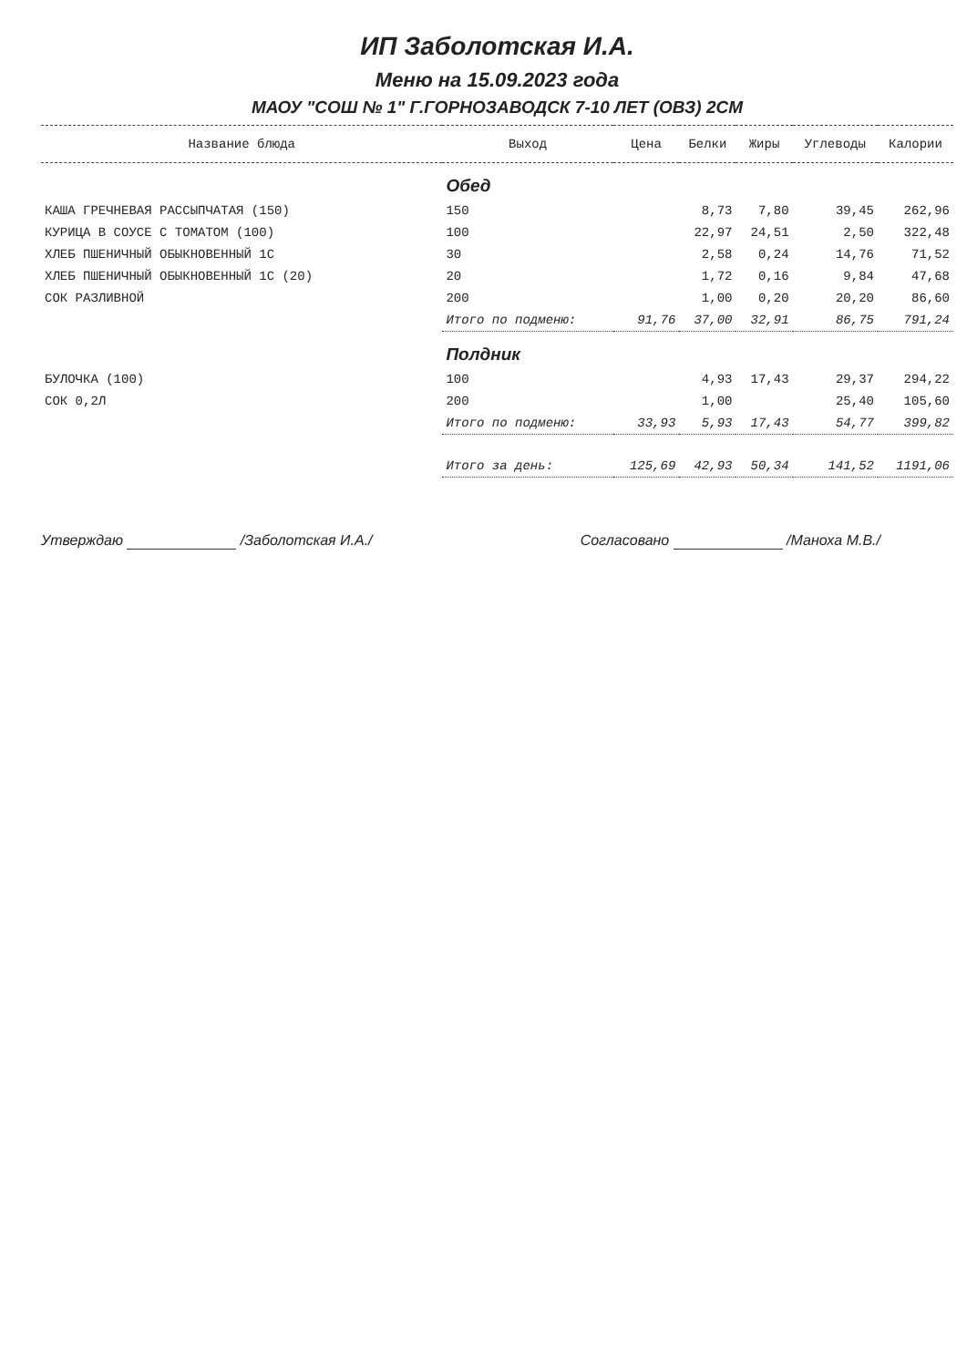ИП Заболотская И.А.
Меню на 15.09.2023 года
МАОУ "СОШ № 1" Г.ГОРНОЗАВОДСК 7-10 ЛЕТ (ОВЗ) 2СМ
| Название блюда | Выход | Цена | Белки | Жиры | Углеводы | Калории |
| --- | --- | --- | --- | --- | --- | --- |
| | Обед | | | | | |
| КАША ГРЕЧНЕВАЯ РАССЫПЧАТАЯ (150) | 150 | | 8,73 | 7,80 | 39,45 | 262,96 |
| КУРИЦА В СОУСЕ С ТОМАТОМ (100) | 100 | | 22,97 | 24,51 | 2,50 | 322,48 |
| ХЛЕБ ПШЕНИЧНЫЙ ОБЫКНОВЕННЫЙ 1С | 30 | | 2,58 | 0,24 | 14,76 | 71,52 |
| ХЛЕБ ПШЕНИЧНЫЙ ОБЫКНОВЕННЫЙ 1С (20) | 20 | | 1,72 | 0,16 | 9,84 | 47,68 |
| СОК РАЗЛИВНОЙ | 200 | | 1,00 | 0,20 | 20,20 | 86,60 |
| | Итого по подменю: | 91,76 | 37,00 | 32,91 | 86,75 | 791,24 |
| | Полдник | | | | | |
| БУЛОЧКА (100) | 100 | | 4,93 | 17,43 | 29,37 | 294,22 |
| СОК 0,2Л | 200 | | 1,00 | | 25,40 | 105,60 |
| | Итого по подменю: | 33,93 | 5,93 | 17,43 | 54,77 | 399,82 |
| | Итого за день: | 125,69 | 42,93 | 50,34 | 141,52 | 1191,06 |
Утверждаю /Заболотская И.А./ Согласовано /Манохa М.В./